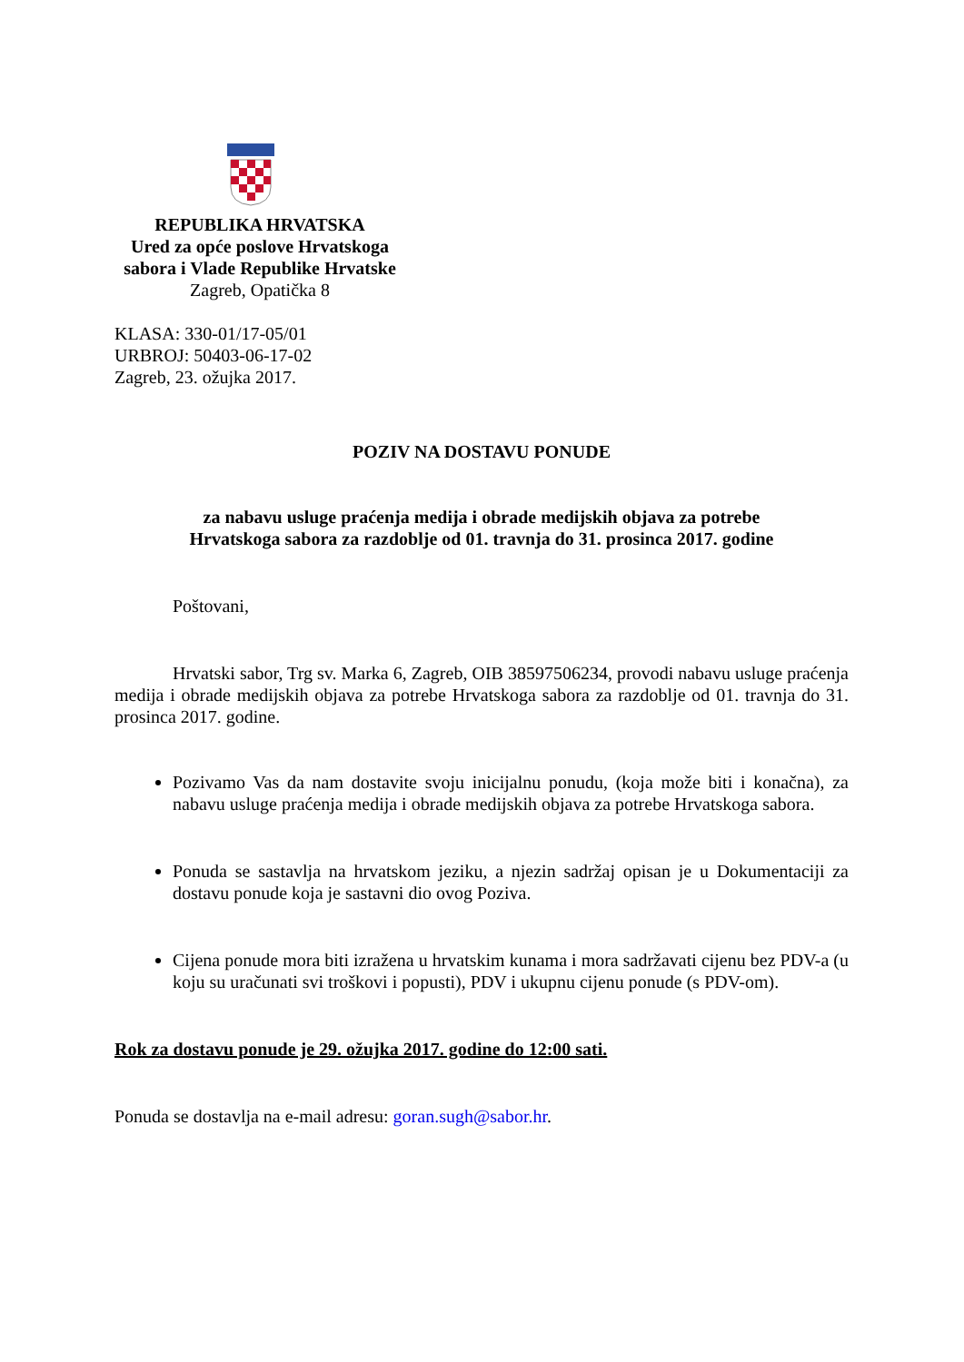REPUBLIKA HRVATSKA
Ured za opće poslove Hrvatskoga
sabora i Vlade Republike Hrvatske
Zagreb, Opatička 8
KLASA: 330-01/17-05/01
URBROJ: 50403-06-17-02
Zagreb, 23. ožujka 2017.
POZIV NA DOSTAVU PONUDE
za nabavu usluge praćenja medija i obrade medijskih objava za potrebe
Hrvatskoga sabora za razdoblje od 01. travnja do 31. prosinca 2017. godine
Poštovani,
Hrvatski sabor, Trg sv. Marka 6, Zagreb, OIB 38597506234, provodi nabavu usluge praćenja medija i obrade medijskih objava za potrebe Hrvatskoga sabora za razdoblje od 01. travnja do 31. prosinca 2017. godine.
Pozivamo Vas da nam dostavite svoju inicijalnu ponudu, (koja može biti i konačna), za nabavu usluge praćenja medija i obrade medijskih objava za potrebe Hrvatskoga sabora.
Ponuda se sastavlja na hrvatskom jeziku, a njezin sadržaj opisan je u Dokumentaciji za dostavu ponude koja je sastavni dio ovog Poziva.
Cijena ponude mora biti izražena u hrvatskim kunama i mora sadržavati cijenu bez PDV-a (u koju su uračunati svi troškovi i popusti), PDV i ukupnu cijenu ponude (s PDV-om).
Rok za dostavu ponude je 29. ožujka 2017. godine do 12:00 sati.
Ponuda se dostavlja na e-mail adresu: goran.sugh@sabor.hr.